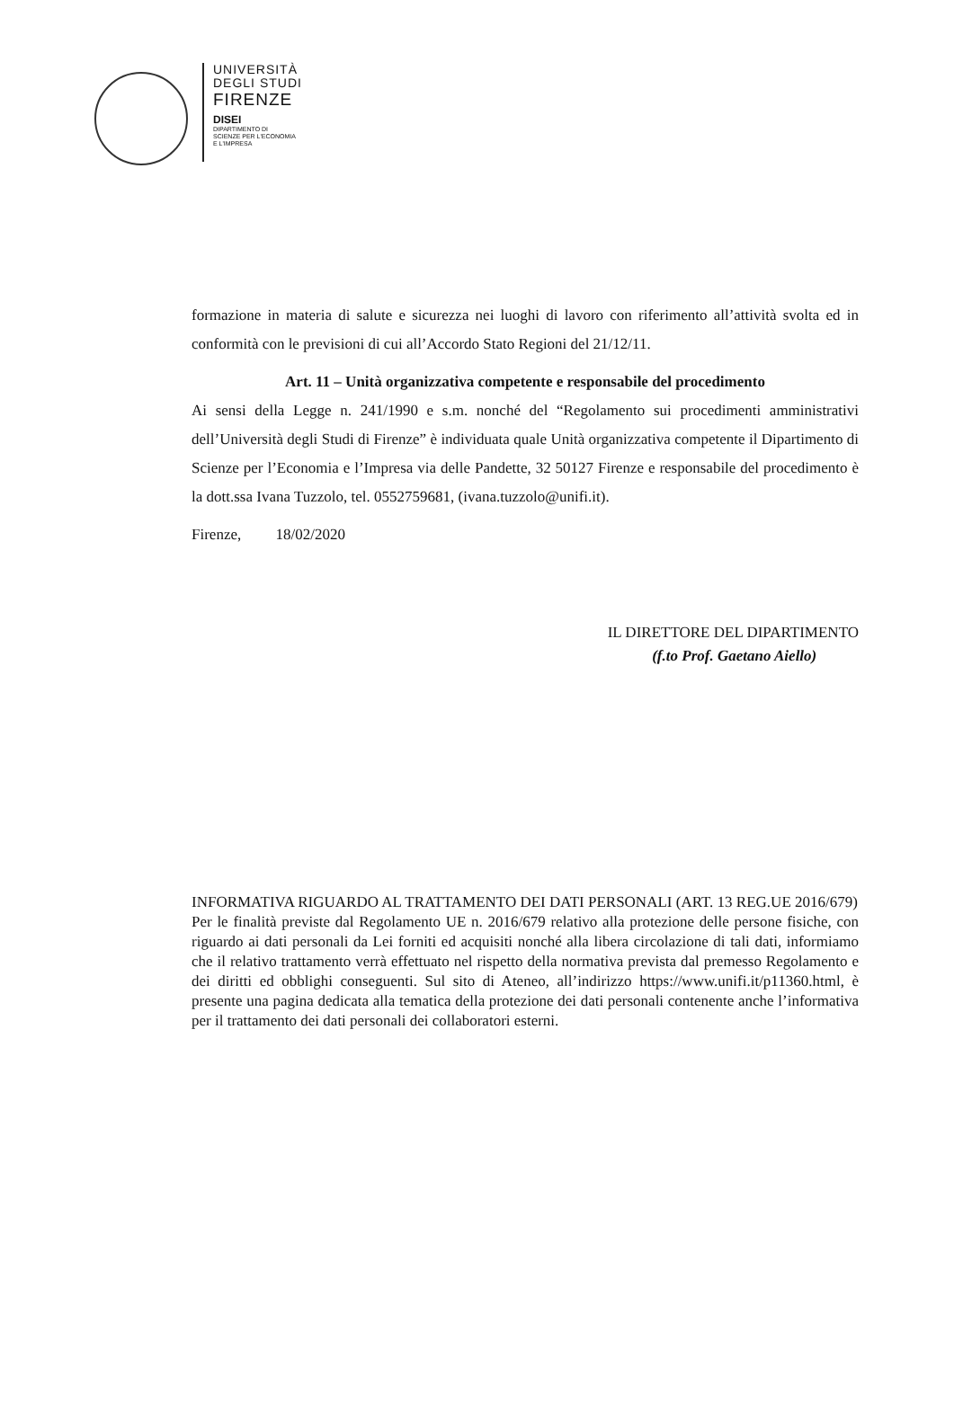UNIVERSITÀ
DEGLI STUDI
FIRENZE
DISEI
DIPARTIMENTO DI
SCIENZE PER L'ECONOMIA
E L'IMPRESA
formazione in materia di salute e sicurezza nei luoghi di lavoro con riferimento all’attività svolta ed in conformità con le previsioni di cui all’Accordo Stato Regioni del 21/12/11.
Art. 11 – Unità organizzativa competente e responsabile del procedimento
Ai sensi della Legge n. 241/1990 e s.m. nonché del “Regolamento sui procedimenti amministrativi dell’Università degli Studi di Firenze” è individuata quale Unità organizzativa competente il Dipartimento di Scienze per l’Economia e l’Impresa via delle Pandette, 32 50127 Firenze e responsabile del procedimento è la dott.ssa Ivana Tuzzolo, tel. 0552759681, (ivana.tuzzolo@unifi.it).
Firenze, 18/02/2020
IL DIRETTORE DEL DIPARTIMENTO
(f.to Prof. Gaetano Aiello)
INFORMATIVA RIGUARDO AL TRATTAMENTO DEI DATI PERSONALI (ART. 13 REG.UE 2016/679)
Per le finalità previste dal Regolamento UE n. 2016/679 relativo alla protezione delle persone fisiche, con riguardo ai dati personali da Lei forniti ed acquisiti nonché alla libera circolazione di tali dati, informiamo che il relativo trattamento verrà effettuato nel rispetto della normativa prevista dal premesso Regolamento e dei diritti ed obblighi conseguenti. Sul sito di Ateneo, all’indirizzo https://www.unifi.it/p11360.html, è presente una pagina dedicata alla tematica della protezione dei dati personali contenente anche l’informativa per il trattamento dei dati personali dei collaboratori esterni.